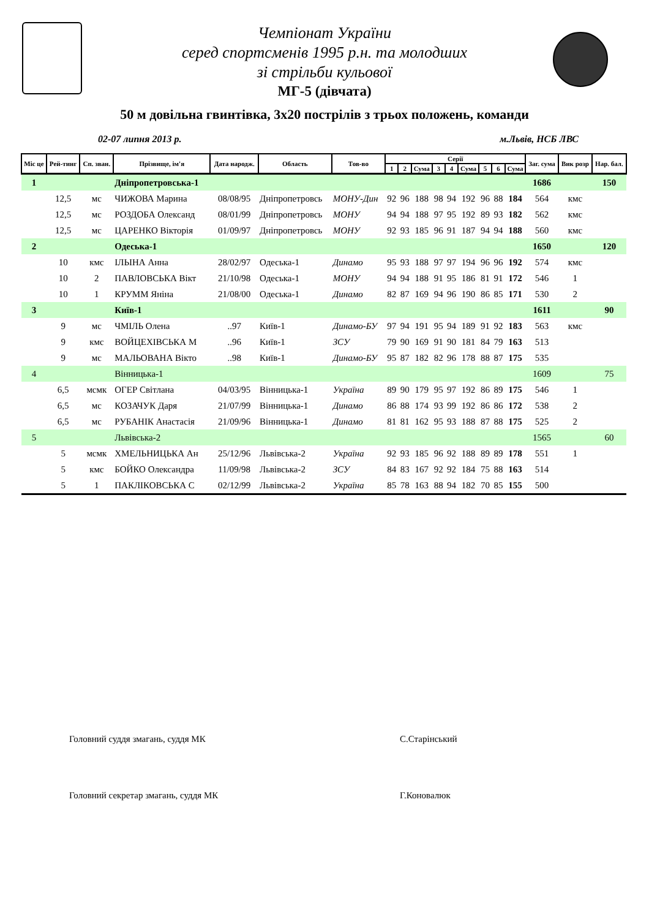Чемпіонат України
серед спортсменів 1995 р.н. та молодших
зі стрільби кульової
МГ-5 (дівчата)
50 м довільна гвинтівка, 3х20 пострілів з трьох положень, команди
02-07 липня 2013 р. м.Львів, НСБ ЛВС
| Міс це | Рей-тинг | Сп. зван. | Прізвище, ім'я | Дата народж. | Область | Тов-во | Серії | | | | | | | | | Заг. сума | Вик розр | Нар. бал. |
| --- | --- | --- | --- | --- | --- | --- | --- | --- | --- | --- | --- | --- | --- | --- | --- | --- | --- | --- |
| | | | | | | | 1 | 2 | Сума | 3 | 4 | Сума | 5 | 6 | Сума | | | |
| 1 | | | Дніпропетровська-1 | | | | | | | | | | | | | 1686 | | 150 |
| | 12,5 | мс | ЧИЖОВА Марина | 08/08/95 | Дніпропетровсь | МОНУ-Дин | 92 | 96 | 188 | 98 | 94 | 192 | 96 | 88 | 184 | 564 | кмс | |
| | 12,5 | мс | РОЗДОБА Олександ | 08/01/99 | Дніпропетровсь | МОНУ | 94 | 94 | 188 | 97 | 95 | 192 | 89 | 93 | 182 | 562 | кмс | |
| | 12,5 | мс | ЦАРЕНКО Вікторія | 01/09/97 | Дніпропетровсь | МОНУ | 92 | 93 | 185 | 96 | 91 | 187 | 94 | 94 | 188 | 560 | кмс | |
| 2 | | | Одеська-1 | | | | | | | | | | | | | 1650 | | 120 |
| | 10 | кмс | ІЛЬІНА Анна | 28/02/97 | Одеська-1 | Динамо | 95 | 93 | 188 | 97 | 97 | 194 | 96 | 96 | 192 | 574 | кмс | |
| | 10 | 2 | ПАВЛОВСЬКА Вікт | 21/10/98 | Одеська-1 | МОНУ | 94 | 94 | 188 | 91 | 95 | 186 | 81 | 91 | 172 | 546 | 1 | |
| | 10 | 1 | КРУММ Яніна | 21/08/00 | Одеська-1 | Динамо | 82 | 87 | 169 | 94 | 96 | 190 | 86 | 85 | 171 | 530 | 2 | |
| 3 | | | Київ-1 | | | | | | | | | | | | | 1611 | | 90 |
| | 9 | мс | ЧМІЛЬ Олена | ..97 | Київ-1 | Динамо-БУ | 97 | 94 | 191 | 95 | 94 | 189 | 91 | 92 | 183 | 563 | кмс | |
| | 9 | кмс | ВОЙЦЕХІВСЬКА М | ..96 | Київ-1 | ЗСУ | 79 | 90 | 169 | 91 | 90 | 181 | 84 | 79 | 163 | 513 | | |
| | 9 | мс | МАЛЬОВАНА Вікто | ..98 | Київ-1 | Динамо-БУ | 95 | 87 | 182 | 82 | 96 | 178 | 88 | 87 | 175 | 535 | | |
| 4 | | | Вінницька-1 | | | | | | | | | | | | | 1609 | | 75 |
| | 6,5 | мсмк | ОГЕР Світлана | 04/03/95 | Вінницька-1 | Україна | 89 | 90 | 179 | 95 | 97 | 192 | 86 | 89 | 175 | 546 | 1 | |
| | 6,5 | мс | КОЗАЧУК Даря | 21/07/99 | Вінницька-1 | Динамо | 86 | 88 | 174 | 93 | 99 | 192 | 86 | 86 | 172 | 538 | 2 | |
| | 6,5 | мс | РУБАНІК Анастасія | 21/09/96 | Вінницька-1 | Динамо | 81 | 81 | 162 | 95 | 93 | 188 | 87 | 88 | 175 | 525 | 2 | |
| 5 | | | Львівська-2 | | | | | | | | | | | | | 1565 | | 60 |
| | 5 | мсмк | ХМЕЛЬНИЦЬКА Ан | 25/12/96 | Львівська-2 | Україна | 92 | 93 | 185 | 96 | 92 | 188 | 89 | 89 | 178 | 551 | 1 | |
| | 5 | кмс | БОЙКО Олександра | 11/09/98 | Львівська-2 | ЗСУ | 84 | 83 | 167 | 92 | 92 | 184 | 75 | 88 | 163 | 514 | | |
| | 5 | 1 | ПАКЛІКОВСЬКА С | 02/12/99 | Львівська-2 | Україна | 85 | 78 | 163 | 88 | 94 | 182 | 70 | 85 | 155 | 500 | | |
Головний суддя змагань, суддя МК С.Старінський
Головний секретар змагань, суддя МК Г.Коновалюк